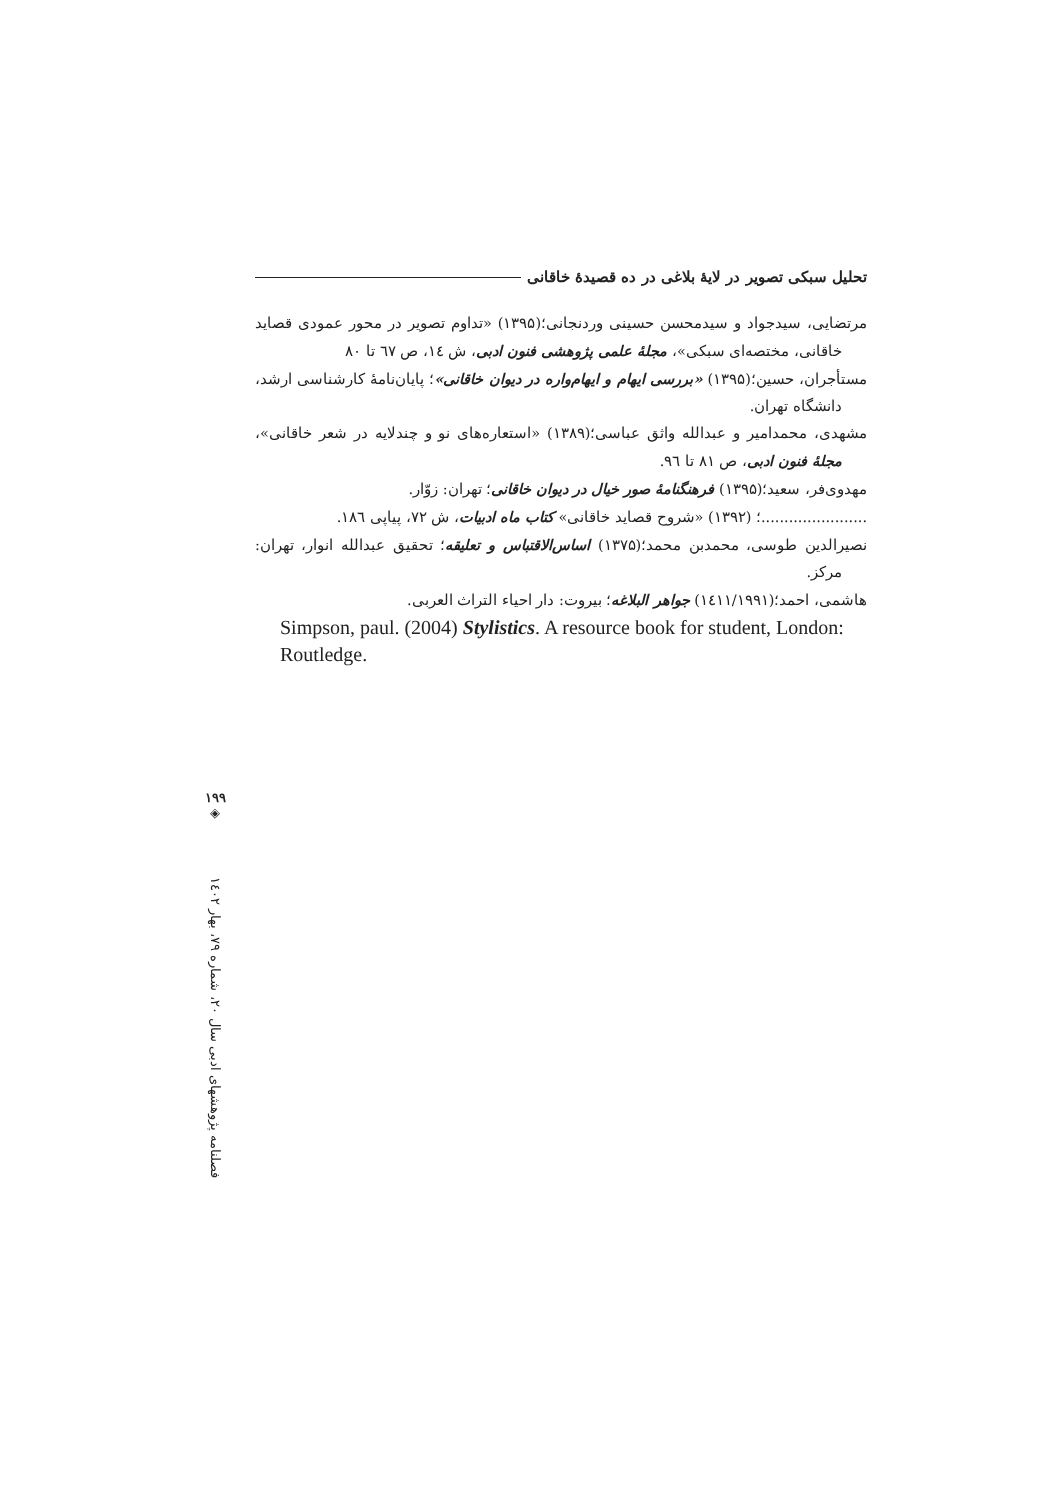تحلیل سبکی تصویر در لایهٔ بلاغی در ده قصیدهٔ خاقانی
مرتضایی، سیدجواد و سیدمحسن حسینی وردنجانی؛(۱۳۹۵) «تداوم تصویر در محور عمودی قصاید خاقانی، مختصه‌ای سبکی»، مجلهٔ علمی پژوهشی فنون ادبی، ش ١٤، ص ٦٧ تا ۸۰
مستأجران، حسین؛(۱۳۹۵) «بررسی ایهام و ایهام‌واره در دیوان خاقانی»؛ پایان‌نامهٔ کارشناسی ارشد، دانشگاه تهران.
مشهدی، محمدامیر و عبدالله واثق عباسی؛(۱۳۸۹) «استعاره‌های نو و چندلایه در شعر خاقانی»، مجلهٔ فنون ادبی، ص ۸۱ تا ٩٦.
مهدوی‌فر، سعید؛(۱۳۹۵) فرهنگنامهٔ صور خیال در دیوان خاقانی؛ تهران: زوّار.
.......................؛ (۱۳۹۲) «شروح قصاید خاقانی» کتاب ماه ادبیات، ش ۷۲، پیاپی ١٨٦.
نصیرالدین طوسی، محمدبن محمد؛(۱۳۷۵) اساس‌الاقتباس و تعلیقه؛ تحقیق عبدالله انوار، تهران: مرکز.
هاشمی، احمد؛(١٤١١/١٩٩١) جواهر البلاغه؛ بیروت: دار احیاء التراث العربی.
Simpson, paul. (2004) Stylistics. A resource book for student, London: Routledge.
۱۹۹
◈
فصلنامه پژوهشهای ادبی سال ۲۰، شماره ۷۹، بهار ١٤٠٢